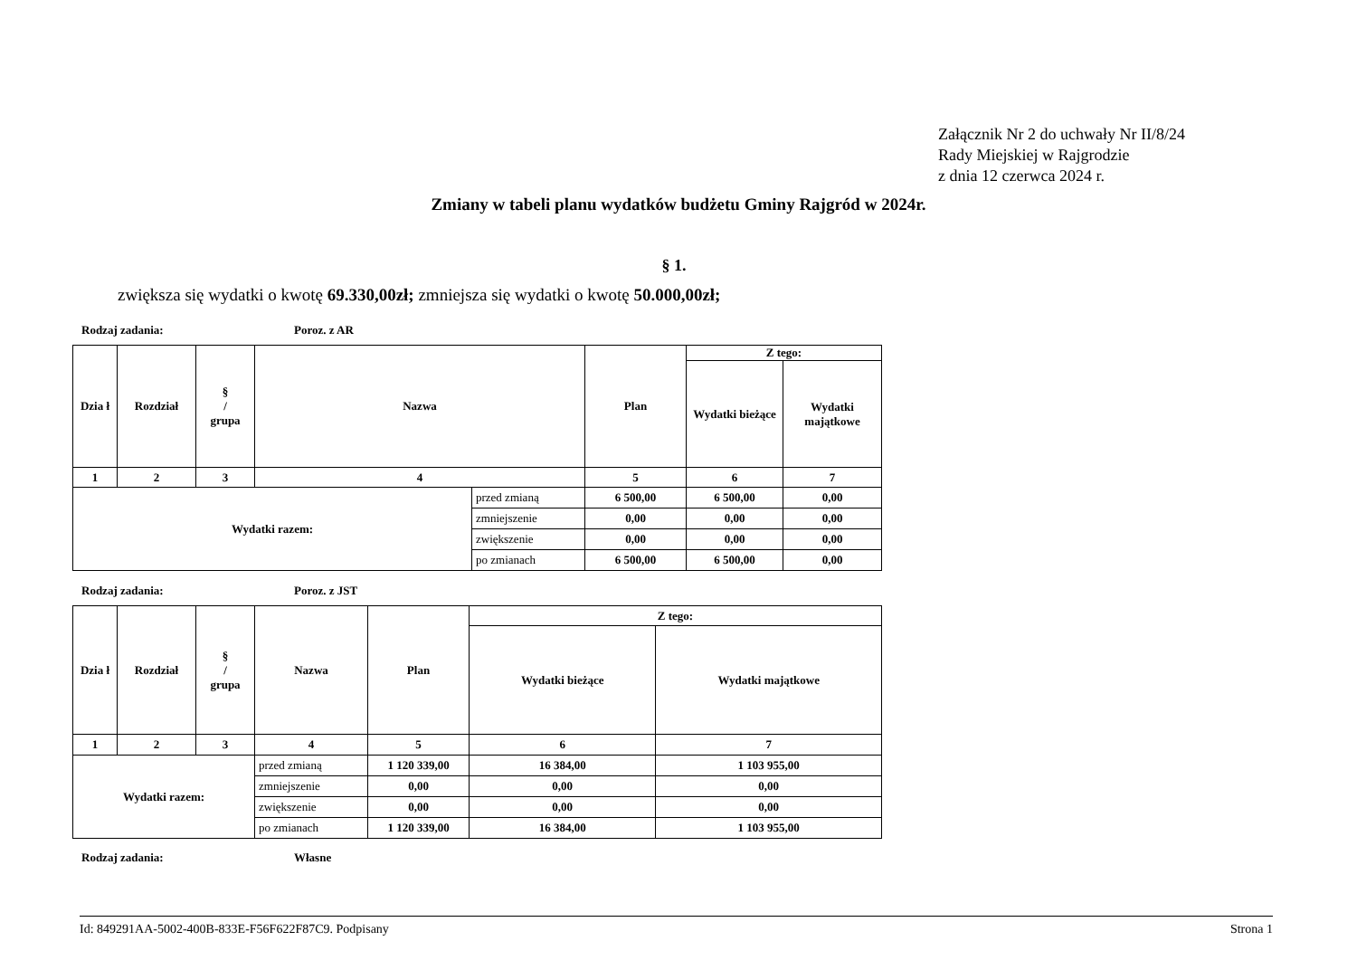Załącznik Nr 2 do uchwały Nr II/8/24
Rady Miejskiej w Rajgrodzie
z dnia 12 czerwca 2024 r.
Zmiany w tabeli planu wydatków budżetu Gminy Rajgród w 2024r.
§ 1.
zwiększa się wydatki o kwotę 69.330,00zł; zmniejsza się wydatki o kwotę 50.000,00zł;
Rodzaj zadania: Poroz. z AR
| Dzia ł | Rozdział | § / grupa | Nazwa | | Plan | Z tego: | |
| --- | --- | --- | --- | --- | --- | --- | --- |
| | | | | | | Wydatki bieżące | Wydatki majątkowe |
| 1 | 2 | 3 | 4 | | 5 | 6 | 7 |
| Wydatki razem: | | | | przed zmianą | 6 500,00 | 6 500,00 | 0,00 |
| | | | | zmniejszenie | 0,00 | 0,00 | 0,00 |
| | | | | zwiększenie | 0,00 | 0,00 | 0,00 |
| | | | | po zmianach | 6 500,00 | 6 500,00 | 0,00 |
Rodzaj zadania: Poroz. z JST
| Dzia ł | Rozdział | § / grupa | Nazwa | | Plan | Z tego: | |
| --- | --- | --- | --- | --- | --- | --- | --- |
| | | | | | | Wydatki bieżące | Wydatki majątkowe |
| 1 | 2 | 3 | 4 | | 5 | 6 | 7 |
| Wydatki razem: | | | | przed zmianą | 1 120 339,00 | 16 384,00 | 1 103 955,00 |
| | | | | zmniejszenie | 0,00 | 0,00 | 0,00 |
| | | | | zwiększenie | 0,00 | 0,00 | 0,00 |
| | | | | po zmianach | 1 120 339,00 | 16 384,00 | 1 103 955,00 |
Rodzaj zadania: Własne
Id: 849291AA-5002-400B-833E-F56F622F87C9. Podpisany Strona 1